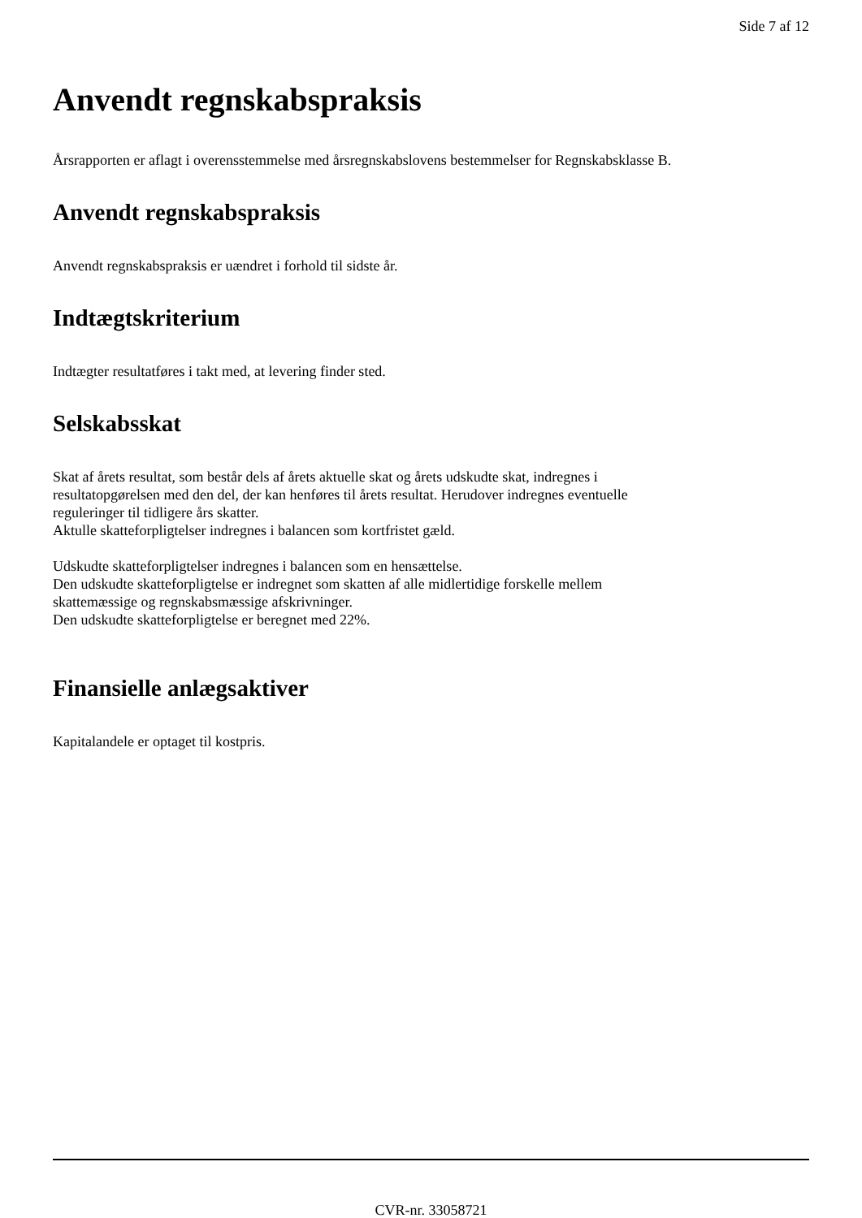Side 7 af 12
Anvendt regnskabspraksis
Årsrapporten er aflagt i overensstemmelse med årsregnskabslovens bestemmelser for Regnskabsklasse B.
Anvendt regnskabspraksis
Anvendt regnskabspraksis er uændret i forhold til sidste år.
Indtægtskriterium
Indtægter resultatføres i takt med, at levering finder sted.
Selskabsskat
Skat af årets resultat, som består dels af årets aktuelle skat og årets udskudte skat, indregnes i
resultatopgørelsen med den del, der kan henføres til årets resultat. Herudover indregnes eventuelle
reguleringer til tidligere års skatter.
Aktulle skatteforpligtelser indregnes i balancen som kortfristet gæld.
Udskudte skatteforpligtelser indregnes i balancen som en hensættelse.
Den udskudte skatteforpligtelse er indregnet som skatten af alle midlertidige forskelle mellem
skattemæssige og regnskabsmæssige afskrivninger.
Den udskudte skatteforpligtelse er beregnet med 22%.
Finansielle anlægsaktiver
Kapitalandele er optaget til kostpris.
CVR-nr. 33058721